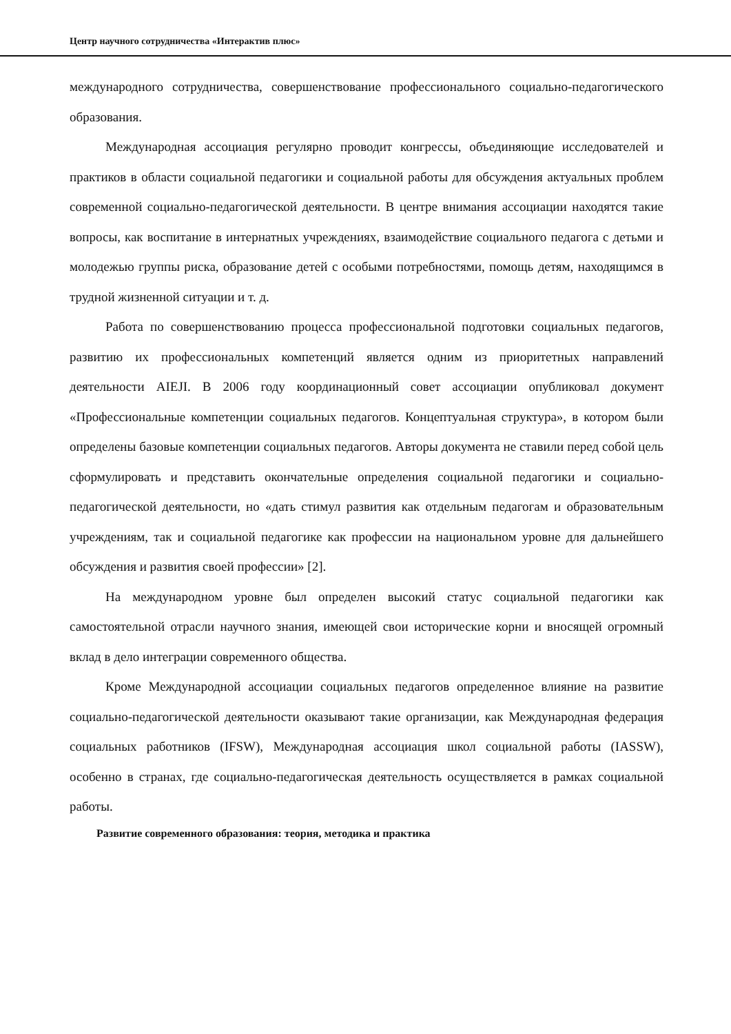Центр научного сотрудничества «Интерактив плюс»
международного сотрудничества, совершенствование профессионального социально-педагогического образования.
Международная ассоциация регулярно проводит конгрессы, объединяющие исследователей и практиков в области социальной педагогики и социальной работы для обсуждения актуальных проблем современной социально-педагогической деятельности. В центре внимания ассоциации находятся такие вопросы, как воспитание в интернатных учреждениях, взаимодействие социального педагога с детьми и молодежью группы риска, образование детей с особыми потребностями, помощь детям, находящимся в трудной жизненной ситуации и т. д.
Работа по совершенствованию процесса профессиональной подготовки социальных педагогов, развитию их профессиональных компетенций является одним из приоритетных направлений деятельности AIEJI. В 2006 году координационный совет ассоциации опубликовал документ «Профессиональные компетенции социальных педагогов. Концептуальная структура», в котором были определены базовые компетенции социальных педагогов. Авторы документа не ставили перед собой цель сформулировать и представить окончательные определения социальной педагогики и социально-педагогической деятельности, но «дать стимул развития как отдельным педагогам и образовательным учреждениям, так и социальной педагогике как профессии на национальном уровне для дальнейшего обсуждения и развития своей профессии» [2].
На международном уровне был определен высокий статус социальной педагогики как самостоятельной отрасли научного знания, имеющей свои исторические корни и вносящей огромный вклад в дело интеграции современного общества.
Кроме Международной ассоциации социальных педагогов определенное влияние на развитие социально-педагогической деятельности оказывают такие организации, как Международная федерация социальных работников (IFSW), Международная ассоциация школ социальной работы (IASSW), особенно в странах, где социально-педагогическая деятельность осуществляется в рамках социальной работы.
Развитие современного образования: теория, методика и практика